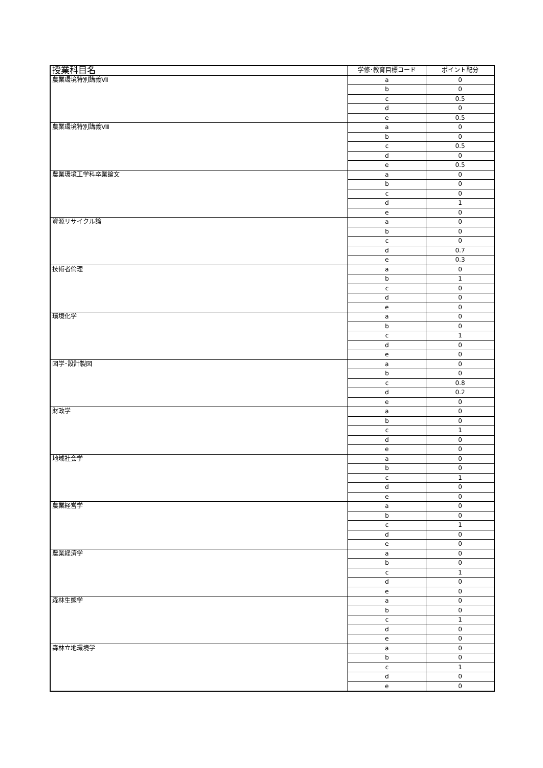| 授業科目名 | 学修･教育目標コード | ポイント配分 |
| --- | --- | --- |
| 農業環境特別講義Ⅶ | a | 0 |
| | b | 0 |
| | c | 0.5 |
| | d | 0 |
| | e | 0.5 |
| 農業環境特別講義Ⅷ | a | 0 |
| | b | 0 |
| | c | 0.5 |
| | d | 0 |
| | e | 0.5 |
| 農業環境工学科卒業論文 | a | 0 |
| | b | 0 |
| | c | 0 |
| | d | 1 |
| | e | 0 |
| 資源リサイクル論 | a | 0 |
| | b | 0 |
| | c | 0 |
| | d | 0.7 |
| | e | 0.3 |
| 技術者倫理 | a | 0 |
| | b | 1 |
| | c | 0 |
| | d | 0 |
| | e | 0 |
| 環境化学 | a | 0 |
| | b | 0 |
| | c | 1 |
| | d | 0 |
| | e | 0 |
| 図学･設計製図 | a | 0 |
| | b | 0 |
| | c | 0.8 |
| | d | 0.2 |
| | e | 0 |
| 財政学 | a | 0 |
| | b | 0 |
| | c | 1 |
| | d | 0 |
| | e | 0 |
| 地域社会学 | a | 0 |
| | b | 0 |
| | c | 1 |
| | d | 0 |
| | e | 0 |
| 農業経営学 | a | 0 |
| | b | 0 |
| | c | 1 |
| | d | 0 |
| | e | 0 |
| 農業経済学 | a | 0 |
| | b | 0 |
| | c | 1 |
| | d | 0 |
| | e | 0 |
| 森林生態学 | a | 0 |
| | b | 0 |
| | c | 1 |
| | d | 0 |
| | e | 0 |
| 森林立地環境学 | a | 0 |
| | b | 0 |
| | c | 1 |
| | d | 0 |
| | e | 0 |